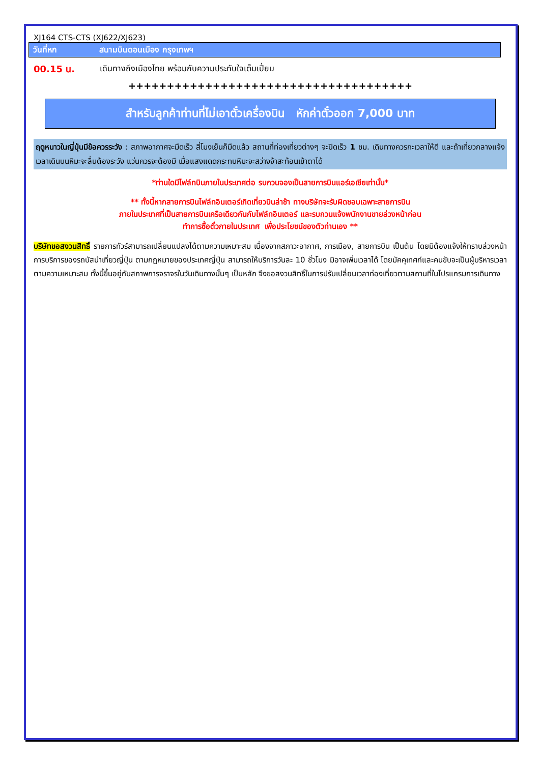XJ164 CTS-CTS (XJ622/XJ623)
วันที่หก สนามบินดอนเมือง กรุงเทพฯ
00.15 น. เดินทางถึงเมืองไทย พร้อมกับความประทับใจเต็มเปี่ยม
+++++++++++++++++++++++++++++++++++++
สำหรับลูกค้าท่านที่ไม่เอาตั๋วเครื่องบิน หักค่าตั๋วออก 7,000 บาท
ฤดูหนาวในญี่ปุ่นมีข้อควรระวัง : สภาพอากาศจะมืดเร็ว สี่โมงเย็นก็มืดแล้ว สถานที่ท่องเที่ยวต่างๆ จะปิดเร็ว 1 ชม. เดินทางควรกะเวลาให้ดี และถ้าเที่ยวกลางแจ้ง เวลาเดินบนหิมะจะลื่นต้องระวัง แว่นควรจะต้องมี เมื่อแสงแดดกระทบหิมะจะสว่างจ้าสะท้อนเข้าตาได้
*ท่านใดมีไฟล์ทบินภายในประเทศต่อ รบกวนจองเป็นสายการบินแอร์เอเชียเท่านั้น*
** ทั้งนี้หากสายการบินไฟล์ทอินเตอร์เกิดเที่ยวบินล่าช้า ทางบริษัทจะรับผิดชอบเฉพาะสายการบิน
ภายในประเทศที่เป็นสายการบินเครือเดียวกันกับไฟล์ทอินเตอร์ และรบกวนแจ้งพนักงานขายล่วงหน้าก่อน
ทำการซื้อตั๋วภายในประเทศ เพื่อประโยชน์ของตัวท่านเอง **
บริษัทขอสงวนสิทธิ์ รายการทัวร์สามารถเปลี่ยนแปลงได้ตามความเหมาะสม เนื่องจากสภาวะอากาศ, การเมือง, สายการบิน เป็นต้น โดยมิต้องแจ้งให้ทราบล่วงหน้า การบริการของรถบัสนำเที่ยวญี่ปุ่น ตามกฎหมายของประเทศญี่ปุ่น สามารถให้บริการวันละ 10 ชั่วโมง มิอาจเพิ่มเวลาได้ โดยมัคคุเทศก์และคนขับจะเป็นผู้บริหารเวลาตามความเหมาะสม ทั้งนี้ขึ้นอยู่กับสภาพการจราจรในวันเดินทางนั้นๆ เป็นหลัก จึงขอสงวนสิทธิ์ในการปรับเปลี่ยนเวลาท่องเที่ยวตามสถานที่ในโปรแกรมการเดินทาง